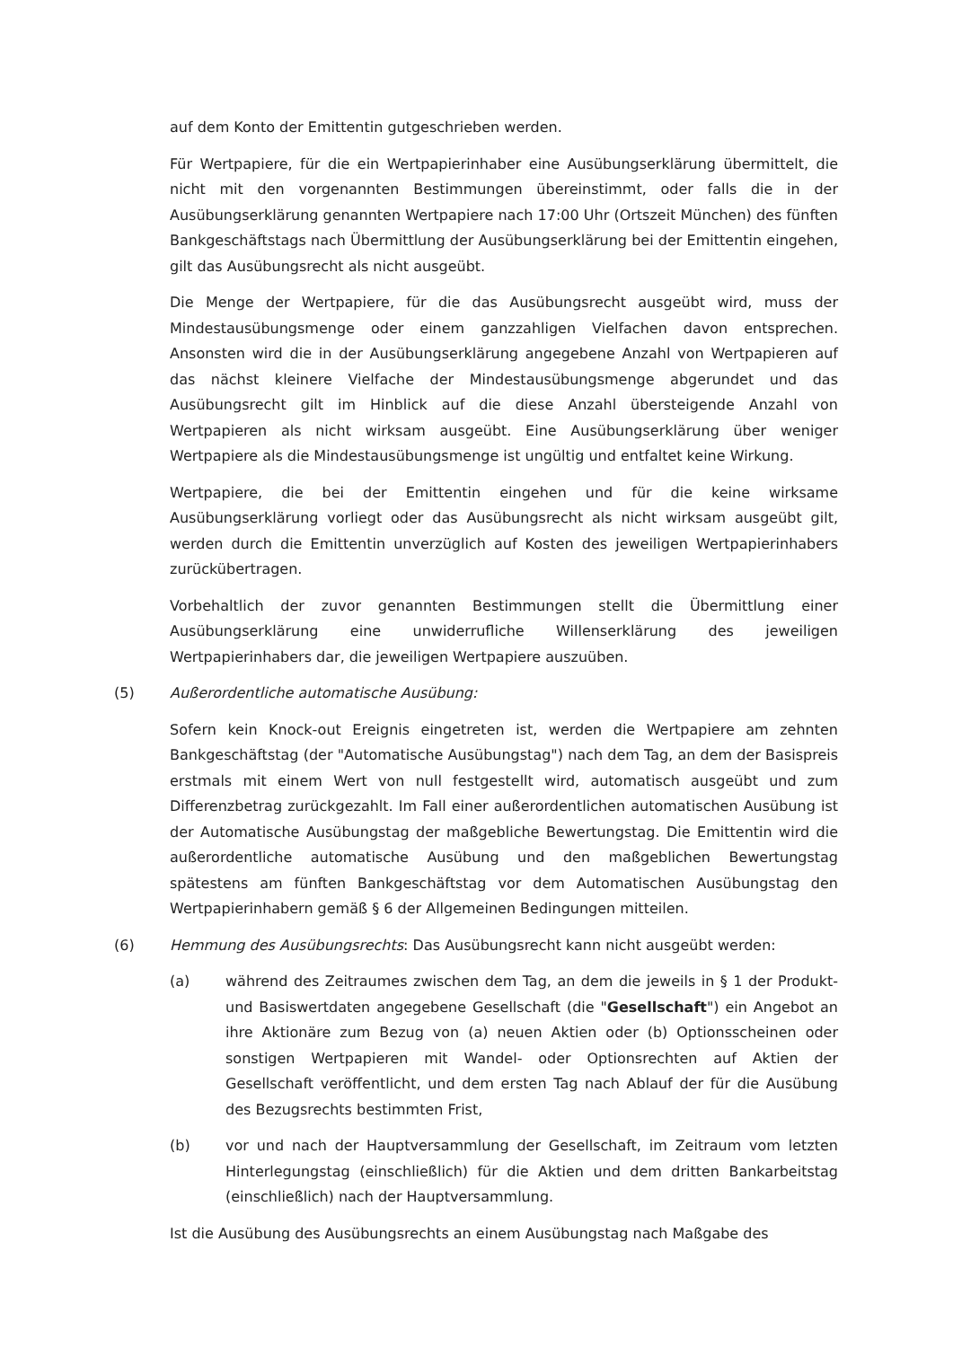auf dem Konto der Emittentin gutgeschrieben werden.
Für Wertpapiere, für die ein Wertpapierinhaber eine Ausübungserklärung übermittelt, die nicht mit den vorgenannten Bestimmungen übereinstimmt, oder falls die in der Ausübungserklärung genannten Wertpapiere nach 17:00 Uhr (Ortszeit München) des fünften Bankgeschäftstags nach Übermittlung der Ausübungserklärung bei der Emittentin eingehen, gilt das Ausübungsrecht als nicht ausgeübt.
Die Menge der Wertpapiere, für die das Ausübungsrecht ausgeübt wird, muss der Mindestausübungsmenge oder einem ganzzahligen Vielfachen davon entsprechen. Ansonsten wird die in der Ausübungserklärung angegebene Anzahl von Wertpapieren auf das nächst kleinere Vielfache der Mindestausübungsmenge abgerundet und das Ausübungsrecht gilt im Hinblick auf die diese Anzahl übersteigende Anzahl von Wertpapieren als nicht wirksam ausgeübt. Eine Ausübungserklärung über weniger Wertpapiere als die Mindestausübungsmenge ist ungültig und entfaltet keine Wirkung.
Wertpapiere, die bei der Emittentin eingehen und für die keine wirksame Ausübungserklärung vorliegt oder das Ausübungsrecht als nicht wirksam ausgeübt gilt, werden durch die Emittentin unverzüglich auf Kosten des jeweiligen Wertpapierinhabers zurückübertragen.
Vorbehaltlich der zuvor genannten Bestimmungen stellt die Übermittlung einer Ausübungserklärung eine unwiderrufliche Willenserklärung des jeweiligen Wertpapierinhabers dar, die jeweiligen Wertpapiere auszuüben.
(5) Außerordentliche automatische Ausübung:
Sofern kein Knock-out Ereignis eingetreten ist, werden die Wertpapiere am zehnten Bankgeschäftstag (der "Automatische Ausübungstag") nach dem Tag, an dem der Basispreis erstmals mit einem Wert von null festgestellt wird, automatisch ausgeübt und zum Differenzbetrag zurückgezahlt. Im Fall einer außerordentlichen automatischen Ausübung ist der Automatische Ausübungstag der maßgebliche Bewertungstag. Die Emittentin wird die außerordentliche automatische Ausübung und den maßgeblichen Bewertungstag spätestens am fünften Bankgeschäftstag vor dem Automatischen Ausübungstag den Wertpapierinhabern gemäß § 6 der Allgemeinen Bedingungen mitteilen.
(6) Hemmung des Ausübungsrechts: Das Ausübungsrecht kann nicht ausgeübt werden:
(a) während des Zeitraumes zwischen dem Tag, an dem die jeweils in § 1 der Produkt- und Basiswertdaten angegebene Gesellschaft (die "Gesellschaft") ein Angebot an ihre Aktionäre zum Bezug von (a) neuen Aktien oder (b) Optionsscheinen oder sonstigen Wertpapieren mit Wandel- oder Optionsrechten auf Aktien der Gesellschaft veröffentlicht, und dem ersten Tag nach Ablauf der für die Ausübung des Bezugsrechts bestimmten Frist,
(b) vor und nach der Hauptversammlung der Gesellschaft, im Zeitraum vom letzten Hinterlegungstag (einschließlich) für die Aktien und dem dritten Bankarbeitstag (einschließlich) nach der Hauptversammlung.
Ist die Ausübung des Ausübungsrechts an einem Ausübungstag nach Maßgabe des